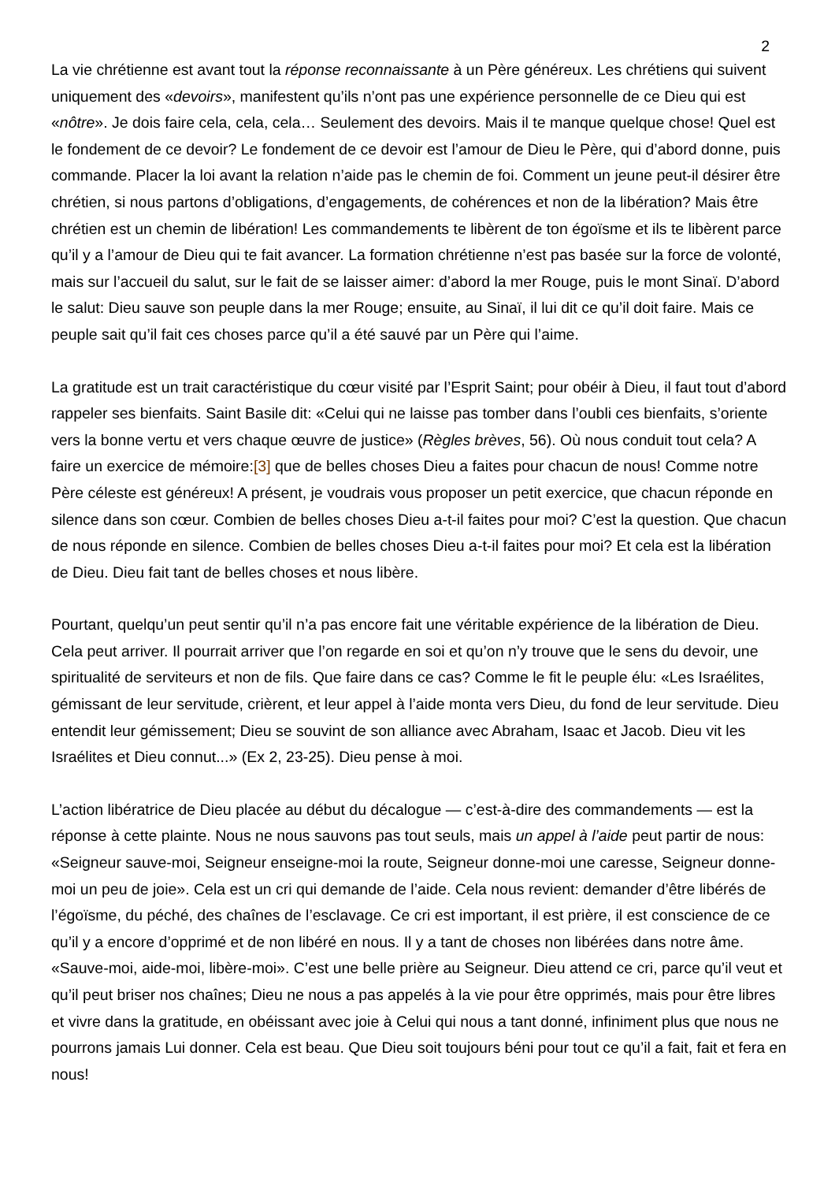2
La vie chrétienne est avant tout la réponse reconnaissante à un Père généreux. Les chrétiens qui suivent uniquement des «devoirs», manifestent qu’ils n’ont pas une expérience personnelle de ce Dieu qui est «nôtre». Je dois faire cela, cela, cela… Seulement des devoirs. Mais il te manque quelque chose! Quel est le fondement de ce devoir? Le fondement de ce devoir est l’amour de Dieu le Père, qui d’abord donne, puis commande. Placer la loi avant la relation n’aide pas le chemin de foi. Comment un jeune peut-il désirer être chrétien, si nous partons d’obligations, d’engagements, de cohérences et non de la libération? Mais être chrétien est un chemin de libération! Les commandements te libèrent de ton égoïsme et ils te libèrent parce qu’il y a l’amour de Dieu qui te fait avancer. La formation chrétienne n’est pas basée sur la force de volonté, mais sur l’accueil du salut, sur le fait de se laisser aimer: d’abord la mer Rouge, puis le mont Sinaï. D’abord le salut: Dieu sauve son peuple dans la mer Rouge; ensuite, au Sinaï, il lui dit ce qu’il doit faire. Mais ce peuple sait qu’il fait ces choses parce qu’il a été sauvé par un Père qui l’aime.
La gratitude est un trait caractéristique du cœur visité par l’Esprit Saint; pour obéir à Dieu, il faut tout d’abord rappeler ses bienfaits. Saint Basile dit: «Celui qui ne laisse pas tomber dans l’oubli ces bienfaits, s’oriente vers la bonne vertu et vers chaque œuvre de justice» (Règles brèves, 56). Où nous conduit tout cela? A faire un exercice de mémoire:[3] que de belles choses Dieu a faites pour chacun de nous! Comme notre Père céleste est généreux! A présent, je voudrais vous proposer un petit exercice, que chacun réponde en silence dans son cœur. Combien de belles choses Dieu a-t-il faites pour moi? C’est la question. Que chacun de nous réponde en silence. Combien de belles choses Dieu a-t-il faites pour moi? Et cela est la libération de Dieu. Dieu fait tant de belles choses et nous libère.
Pourtant, quelqu’un peut sentir qu’il n’a pas encore fait une véritable expérience de la libération de Dieu. Cela peut arriver. Il pourrait arriver que l’on regarde en soi et qu’on n’y trouve que le sens du devoir, une spiritualité de serviteurs et non de fils. Que faire dans ce cas? Comme le fit le peuple élu: «Les Israélites, gémissant de leur servitude, crièrent, et leur appel à l’aide monta vers Dieu, du fond de leur servitude. Dieu entendit leur gémissement; Dieu se souvint de son alliance avec Abraham, Isaac et Jacob. Dieu vit les Israélites et Dieu connut...» (Ex 2, 23-25). Dieu pense à moi.
L’action libératrice de Dieu placée au début du décalogue — c’est-à-dire des commandements — est la réponse à cette plainte. Nous ne nous sauvons pas tout seuls, mais un appel à l’aide peut partir de nous: «Seigneur sauve-moi, Seigneur enseigne-moi la route, Seigneur donne-moi une caresse, Seigneur donne-moi un peu de joie». Cela est un cri qui demande de l’aide. Cela nous revient: demander d’être libérés de l’égoïsme, du péché, des chaînes de l’esclavage. Ce cri est important, il est prière, il est conscience de ce qu’il y a encore d’opprimé et de non libéré en nous. Il y a tant de choses non libérées dans notre âme. «Sauve-moi, aide-moi, libère-moi». C’est une belle prière au Seigneur. Dieu attend ce cri, parce qu’il veut et qu’il peut briser nos chaînes; Dieu ne nous a pas appelés à la vie pour être opprimés, mais pour être libres et vivre dans la gratitude, en obéissant avec joie à Celui qui nous a tant donné, infiniment plus que nous ne pourrons jamais Lui donner. Cela est beau. Que Dieu soit toujours béni pour tout ce qu’il a fait, fait et fera en nous!